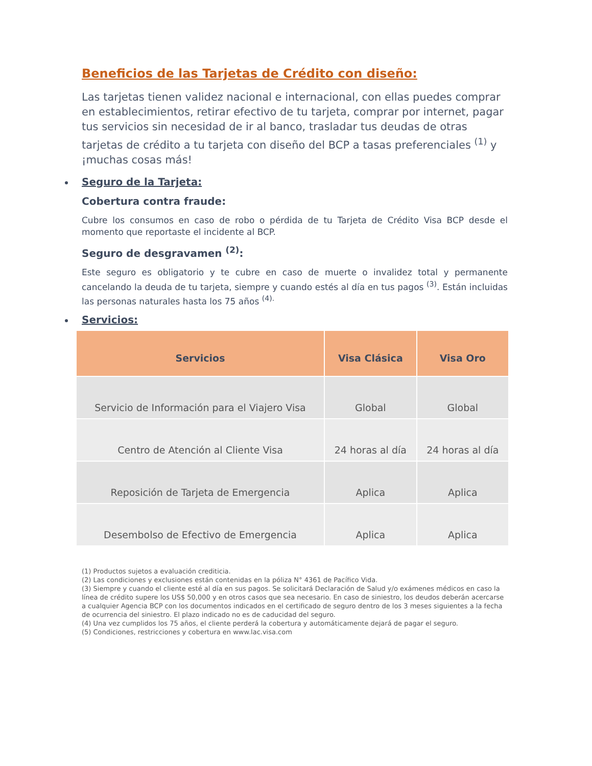Beneficios de las Tarjetas de Crédito con diseño:
Las tarjetas tienen validez nacional e internacional, con ellas puedes comprar en establecimientos, retirar efectivo de tu tarjeta, comprar por internet, pagar tus servicios sin necesidad de ir al banco, trasladar tus deudas de otras tarjetas de crédito a tu tarjeta con diseño del BCP a tasas preferenciales <sup>(1)</sup> y ¡muchas cosas más!
Seguro de la Tarjeta:
Cobertura contra fraude:
Cubre los consumos en caso de robo o pérdida de tu Tarjeta de Crédito Visa BCP desde el momento que reportaste el incidente al BCP.
Seguro de desgravamen <sup>(2)</sup>:
Este seguro es obligatorio y te cubre en caso de muerte o invalidez total y permanente cancelando la deuda de tu tarjeta, siempre y cuando estés al día en tus pagos <sup>(3)</sup>. Están incluidas las personas naturales hasta los 75 años <sup>(4).</sup>
Servicios:
| Servicios | Visa Clásica | Visa Oro |
| --- | --- | --- |
| Servicio de Información para el Viajero Visa | Global | Global |
| Centro de Atención al Cliente Visa | 24 horas al día | 24 horas al día |
| Reposición de Tarjeta de Emergencia | Aplica | Aplica |
| Desembolso de Efectivo de Emergencia | Aplica | Aplica |
(1) Productos sujetos a evaluación crediticia.
(2) Las condiciones y exclusiones están contenidas en la póliza N° 4361 de Pacífico Vida.
(3) Siempre y cuando el cliente esté al día en sus pagos. Se solicitará Declaración de Salud y/o exámenes médicos en caso la línea de crédito supere los US$ 50,000 y en otros casos que sea necesario. En caso de siniestro, los deudos deberán acercarse a cualquier Agencia BCP con los documentos indicados en el certificado de seguro dentro de los 3 meses siguientes a la fecha de ocurrencia del siniestro. El plazo indicado no es de caducidad del seguro.
(4) Una vez cumplidos los 75 años, el cliente perderá la cobertura y automáticamente dejará de pagar el seguro.
(5) Condiciones, restricciones y cobertura en www.lac.visa.com